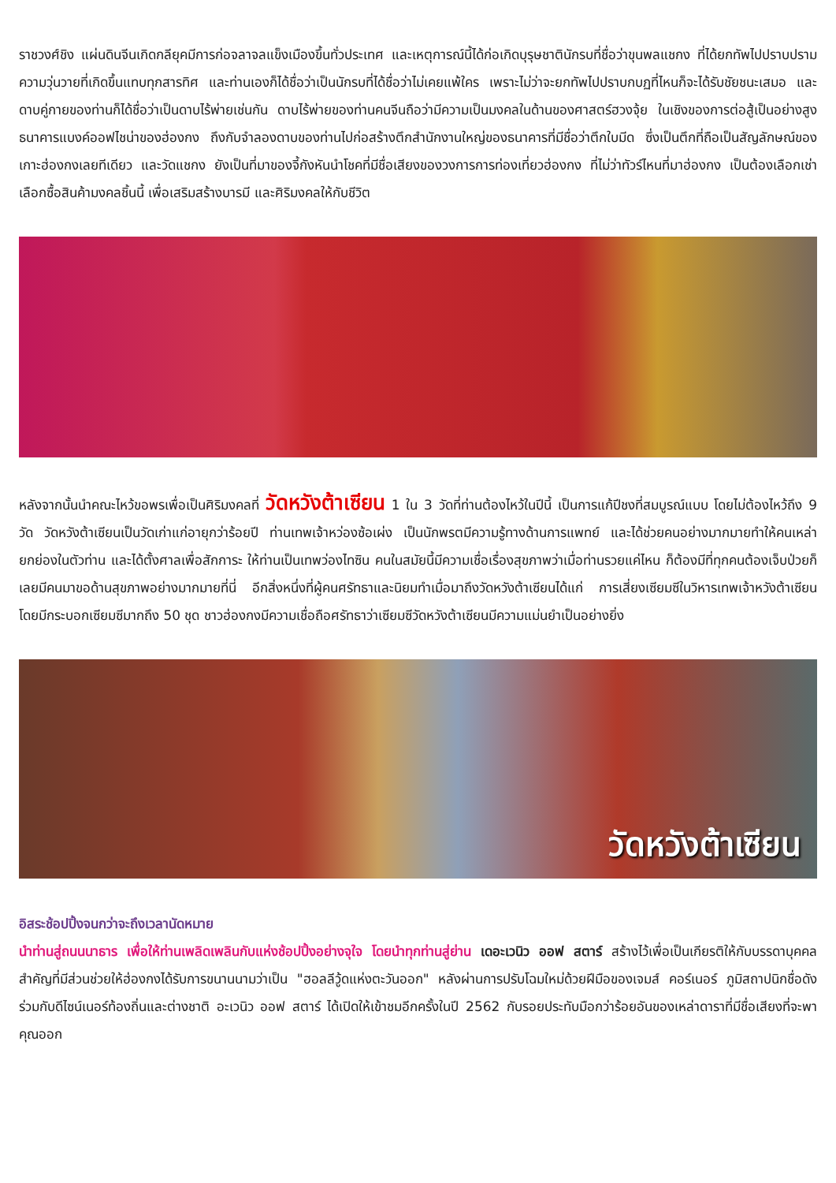ราชวงศ์ชิง แผ่นดินจีนเกิดกลียุคมีการก่อจลาจลแข็งเมืองขึ้นทั่วประเทศ และเหตุการณ์นี้ได้ก่อเกิดบุรุษชาตินักรบที่ชื่อว่าขุนพลแชกง ที่ได้ยกทัพไปปราบปรามความวุ่นวายที่เกิดขึ้นแทบทุกสารทิศ และท่านเองก็ได้ชื่อว่าเป็นนักรบที่ได้ชื่อว่าไม่เคยแพ้ใคร เพราะไม่ว่าจะยกทัพไปปราบกบฏที่ไหนก็จะได้รับชัยชนะเสมอ และดาบคู่กายของท่านก็ได้ชื่อว่าเป็นดาบไร้พ่ายเช่นกัน ดาบไร้พ่ายของท่านคนจีนถือว่ามีความเป็นมงคลในด้านของศาสตร์ฮวงจุ้ย ในเชิงของการต่อสู้เป็นอย่างสูง ธนาคารแบงค์ออฟไชน่าของฮ่องกง ถึงกับจำลองดาบของท่านไปก่อสร้างตึกสำนักงานใหญ่ของธนาคารที่มีชื่อว่าตึกใบมีด ซึ่งเป็นตึกที่ถือเป็นสัญลักษณ์ของเกาะฮ่องกงเลยทีเดียว และวัดแชกง ยังเป็นที่มาของจี้กังหันนำโชคที่มีชื่อเสียงของวงการการท่องเที่ยวฮ่องกง ที่ไม่ว่าทัวร์ไหนที่มาฮ่องกง เป็นต้องเลือกเช่าเลือกซื้อสินค้ามงคลชิ้นนี้ เพื่อเสริมสร้างบารมี และศิริมงคลให้กับชีวิต
หลังจากนั้นนำคณะไหว้ขอพรเพื่อเป็นศิริมงคลที่ วัดหวังต้าเซียน 1 ใน 3 วัดที่ท่านต้องไหว้ในปีนี้ เป็นการแก้ปีชงที่สมบูรณ์แบบ โดยไม่ต้องไหว้ถึง 9 วัด วัดหวังต้าเซียนเป็นวัดเก่าแก่อายุกว่าร้อยปี ท่านเทพเจ้าหว่องซ้อเผ่ง เป็นนักพรตมีความรู้ทางด้านการแพทย์ และได้ช่วยคนอย่างมากมายทำให้คนเหล่ายกย่องในตัวท่าน และได้ตั้งศาลเพื่อสักการะ ให้ท่านเป็นเทพว่องไทซิน คนในสมัยนี้มีความเชื่อเรื่องสุขภาพว่าเมื่อท่านรวยแค่ไหน ก็ต้องมีที่ทุกคนต้องเจ็บป่วยก็เลยมีคนมาขอด้านสุขภาพอย่างมากมายที่นี่ อีกสิ่งหนึ่งที่ผู้คนศรัทธาและนิยมทำเมื่อมาถึงวัดหวังต้าเซียนได้แก่ การเสี่ยงเซียมซีในวิหารเทพเจ้าหวังต้าเซียน โดยมีกระบอกเซียมซีมากถึง 50 ชุด ชาวฮ่องกงมีความเชื่อถือศรัทธาว่าเซียมซีวัดหวังต้าเซียนมีความแม่นยำเป็นอย่างยิ่ง
วัดหวังต้าเซียน
อิสระช้อปปิ้งจนกว่าจะถึงเวลานัดหมาย
นำท่านสู่ถนนนาธาร เพื่อให้ท่านเพลิดเพลินกับแห่งช้อปปิ้งอย่างจุใจ โดยนำทุกท่านสู่ย่าน เดอะเวนิว ออฟ สตาร์ สร้างไว้เพื่อเป็นเกียรติให้กับบรรดาบุคคลสำคัญที่มีส่วนช่วยให้ฮ่องกงได้รับการขนานนามว่าเป็น "ฮอลลีวู้ดแห่งตะวันออก" หลังผ่านการปรับโฉมใหม่ด้วยฝีมือของเจมส์ คอร์เนอร์ ภูมิสถาปนิกชื่อดัง ร่วมกับดีไซน์เนอร์ท้องถิ่นและต่างชาติ อะเวนิว ออฟ สตาร์ ได้เปิดให้เข้าชมอีกครั้งในปี 2562 กับรอยประทับมือกว่าร้อยอันของเหล่าดาราที่มีชื่อเสียงที่จะพาคุณออก